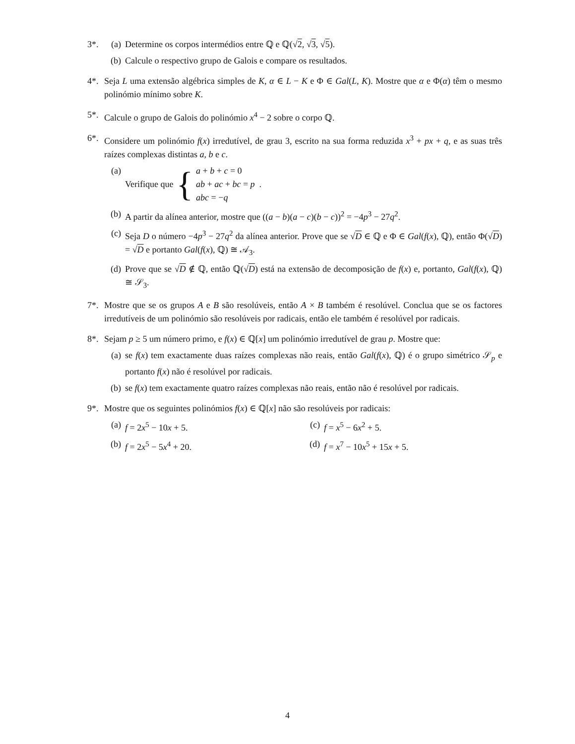3*. (a) Determine os corpos intermédios entre ℚ e ℚ(√2, √3, √5).
(b) Calcule o respectivo grupo de Galois e compare os resultados.
4*. Seja L uma extensão algébrica simples de K, α ∈ L − K e Φ ∈ Gal(L, K). Mostre que α e Φ(α) têm o mesmo polinómio mínimo sobre K.
5*. Calcule o grupo de Galois do polinómio x<sup>4</sup> − 2 sobre o corpo ℚ.
6*. Considere um polinómio f(x) irredutível, de grau 3, escrito na sua forma reduzida x<sup>3</sup> + px + q, e as suas três raízes complexas distintas a, b e c.
(a) Verifique que { a + b + c = 0
ab + ac + bc = p
abc = −q .
(b) A partir da alínea anterior, mostre que ((a − b)(a − c)(b − c))<sup>2</sup> = −4p<sup>3</sup> − 27q<sup>2</sup>.
(c) Seja D o número −4p<sup>3</sup> − 27q<sup>2</sup> da alínea anterior. Prove que se √D ∈ ℚ e Φ ∈ Gal(f(x), ℚ), então Φ(√D) = √D e portanto Gal(f(x), ℚ) ≅ 𝒜<sub>3</sub>.
(d) Prove que se √D ∉ ℚ, então ℚ(√D) está na extensão de decomposição de f(x) e, portanto, Gal(f(x), ℚ) ≅ 𝒮<sub>3</sub>.
7*. Mostre que se os grupos A e B são resolúveis, então A × B também é resolúvel. Conclua que se os factores irredutíveis de um polinómio são resolúveis por radicais, então ele também é resolúvel por radicais.
8*. Sejam p ≥ 5 um número primo, e f(x) ∈ ℚ[x] um polinómio irredutível de grau p. Mostre que:
(a) se f(x) tem exactamente duas raízes complexas não reais, então Gal(f(x), ℚ) é o grupo simétrico 𝒮<sub>p</sub> e portanto f(x) não é resolúvel por radicais.
(b) se f(x) tem exactamente quatro raízes complexas não reais, então não é resolúvel por radicais.
9*. Mostre que os seguintes polinómios f(x) ∈ ℚ[x] não são resolúveis por radicais:
(a) f = 2x<sup>5</sup> − 10x + 5.
(c) f = x<sup>5</sup> − 6x<sup>2</sup> + 5.
(b) f = 2x<sup>5</sup> − 5x<sup>4</sup> + 20.
(d) f = x<sup>7</sup> − 10x<sup>5</sup> + 15x + 5.
4